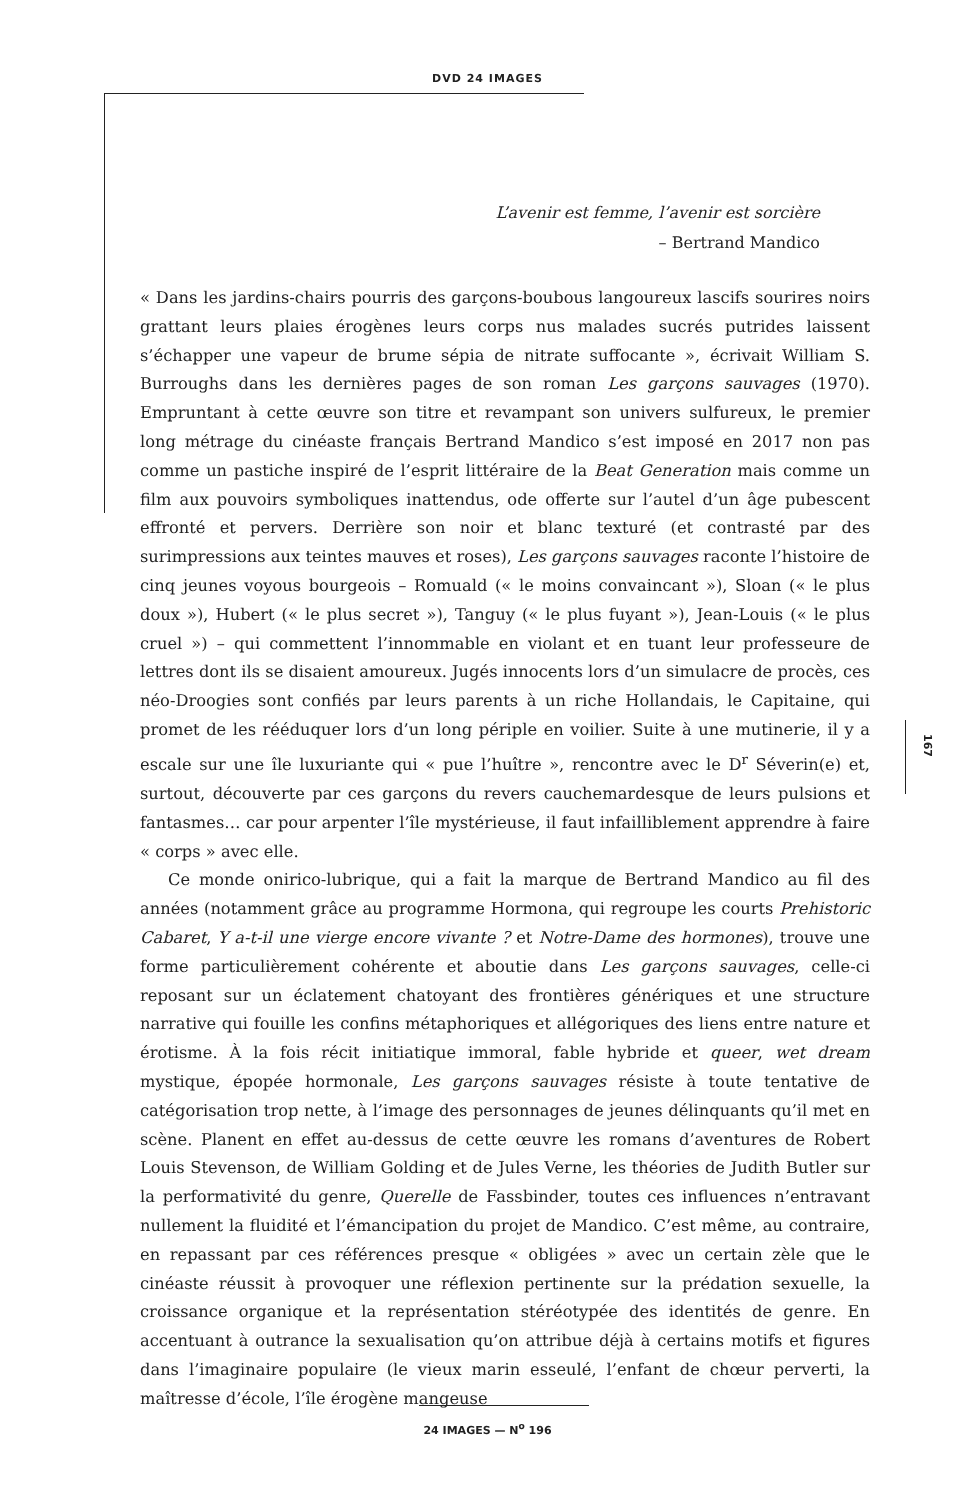DVD 24 IMAGES
L’avenir est femme, l’avenir est sorcière
– Bertrand Mandico
« Dans les jardins-chairs pourris des garçons-boubous langoureux lascifs sourires noirs grattant leurs plaies érogènes leurs corps nus malades sucrés putrides laissent s’échapper une vapeur de brume sépia de nitrate suffocante », écrivait William S. Burroughs dans les dernières pages de son roman Les garçons sauvages (1970). Empruntant à cette œuvre son titre et revampant son univers sulfureux, le premier long métrage du cinéaste français Bertrand Mandico s’est imposé en 2017 non pas comme un pastiche inspiré de l’esprit littéraire de la Beat Generation mais comme un film aux pouvoirs symboliques inattendus, ode offerte sur l’autel d’un âge pubescent effronté et pervers. Derrière son noir et blanc texturé (et contrasté par des surimpressions aux teintes mauves et roses), Les garçons sauvages raconte l’histoire de cinq jeunes voyous bourgeois – Romuald (« le moins convaincant »), Sloan (« le plus doux »), Hubert (« le plus secret »), Tanguy (« le plus fuyant »), Jean-Louis (« le plus cruel ») – qui commettent l’innommable en violant et en tuant leur professeure de lettres dont ils se disaient amoureux. Jugés innocents lors d’un simulacre de procès, ces néo-Droogies sont confiés par leurs parents à un riche Hollandais, le Capitaine, qui promet de les rééduquer lors d’un long périple en voilier. Suite à une mutinerie, il y a escale sur une île luxuriante qui « pue l’huître », rencontre avec le D<sup>r</sup> Séverin(e) et, surtout, découverte par ces garçons du revers cauchemardesque de leurs pulsions et fantasmes… car pour arpenter l’île mystérieuse, il faut infailliblement apprendre à faire « corps » avec elle.
Ce monde onirico-lubrique, qui a fait la marque de Bertrand Mandico au fil des années (notamment grâce au programme Hormona, qui regroupe les courts Prehistoric Cabaret, Y a-t-il une vierge encore vivante ? et Notre-Dame des hormones), trouve une forme particulièrement cohérente et aboutie dans Les garçons sauvages, celle-ci reposant sur un éclatement chatoyant des frontières génériques et une structure narrative qui fouille les confins métaphoriques et allégoriques des liens entre nature et érotisme. À la fois récit initiatique immoral, fable hybride et queer, wet dream mystique, épopée hormonale, Les garçons sauvages résiste à toute tentative de catégorisation trop nette, à l’image des personnages de jeunes délinquants qu’il met en scène. Planent en effet au-dessus de cette œuvre les romans d’aventures de Robert Louis Stevenson, de William Golding et de Jules Verne, les théories de Judith Butler sur la performativité du genre, Querelle de Fassbinder, toutes ces influences n’entravant nullement la fluidité et l’émancipation du projet de Mandico. C’est même, au contraire, en repassant par ces références presque « obligées » avec un certain zèle que le cinéaste réussit à provoquer une réflexion pertinente sur la prédation sexuelle, la croissance organique et la représentation stéréotypée des identités de genre. En accentuant à outrance la sexualisation qu’on attribue déjà à certains motifs et figures dans l’imaginaire populaire (le vieux marin esseulé, l’enfant de chœur perverti, la maîtresse d’école, l’île érogène mangeuse
167
24 IMAGES — N<sup>o</sup> 196